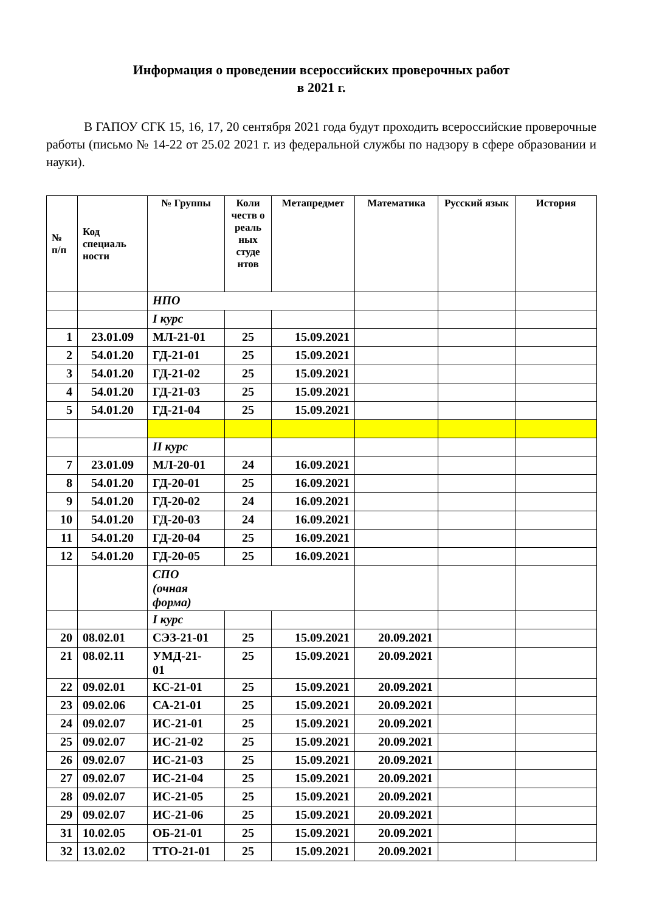Информация о проведении всероссийских проверочных работ
в 2021 г.
В ГАПОУ СГК 15, 16, 17, 20 сентября 2021 года будут проходить всероссийские проверочные работы (письмо № 14-22 от 25.02 2021 г. из федеральной службы по надзору в сфере образовании и науки).
| № п/п | Код специаль ности | № Группы | Коли честв о реаль ных студе нтов | Метапредмет | Математика | Русский язык | История |
| --- | --- | --- | --- | --- | --- | --- | --- |
| | | НПО | | | | | |
| | | I курс | | | | | |
| 1 | 23.01.09 | МЛ-21-01 | 25 | 15.09.2021 | | | |
| 2 | 54.01.20 | ГД-21-01 | 25 | 15.09.2021 | | | |
| 3 | 54.01.20 | ГД-21-02 | 25 | 15.09.2021 | | | |
| 4 | 54.01.20 | ГД-21-03 | 25 | 15.09.2021 | | | |
| 5 | 54.01.20 | ГД-21-04 | 25 | 15.09.2021 | | | |
| | | II курс | | | | | |
| 7 | 23.01.09 | МЛ-20-01 | 24 | 16.09.2021 | | | |
| 8 | 54.01.20 | ГД-20-01 | 25 | 16.09.2021 | | | |
| 9 | 54.01.20 | ГД-20-02 | 24 | 16.09.2021 | | | |
| 10 | 54.01.20 | ГД-20-03 | 24 | 16.09.2021 | | | |
| 11 | 54.01.20 | ГД-20-04 | 25 | 16.09.2021 | | | |
| 12 | 54.01.20 | ГД-20-05 | 25 | 16.09.2021 | | | |
| | | СПО (очная форма) | | | | | |
| | | I курс | | | | | |
| 20 | 08.02.01 | СЭЗ-21-01 | 25 | 15.09.2021 | 20.09.2021 | | |
| 21 | 08.02.11 | УМД-21- 01 | 25 | 15.09.2021 | 20.09.2021 | | |
| 22 | 09.02.01 | КС-21-01 | 25 | 15.09.2021 | 20.09.2021 | | |
| 23 | 09.02.06 | СА-21-01 | 25 | 15.09.2021 | 20.09.2021 | | |
| 24 | 09.02.07 | ИС-21-01 | 25 | 15.09.2021 | 20.09.2021 | | |
| 25 | 09.02.07 | ИС-21-02 | 25 | 15.09.2021 | 20.09.2021 | | |
| 26 | 09.02.07 | ИС-21-03 | 25 | 15.09.2021 | 20.09.2021 | | |
| 27 | 09.02.07 | ИС-21-04 | 25 | 15.09.2021 | 20.09.2021 | | |
| 28 | 09.02.07 | ИС-21-05 | 25 | 15.09.2021 | 20.09.2021 | | |
| 29 | 09.02.07 | ИС-21-06 | 25 | 15.09.2021 | 20.09.2021 | | |
| 31 | 10.02.05 | ОБ-21-01 | 25 | 15.09.2021 | 20.09.2021 | | |
| 32 | 13.02.02 | ТТО-21-01 | 25 | 15.09.2021 | 20.09.2021 | | |